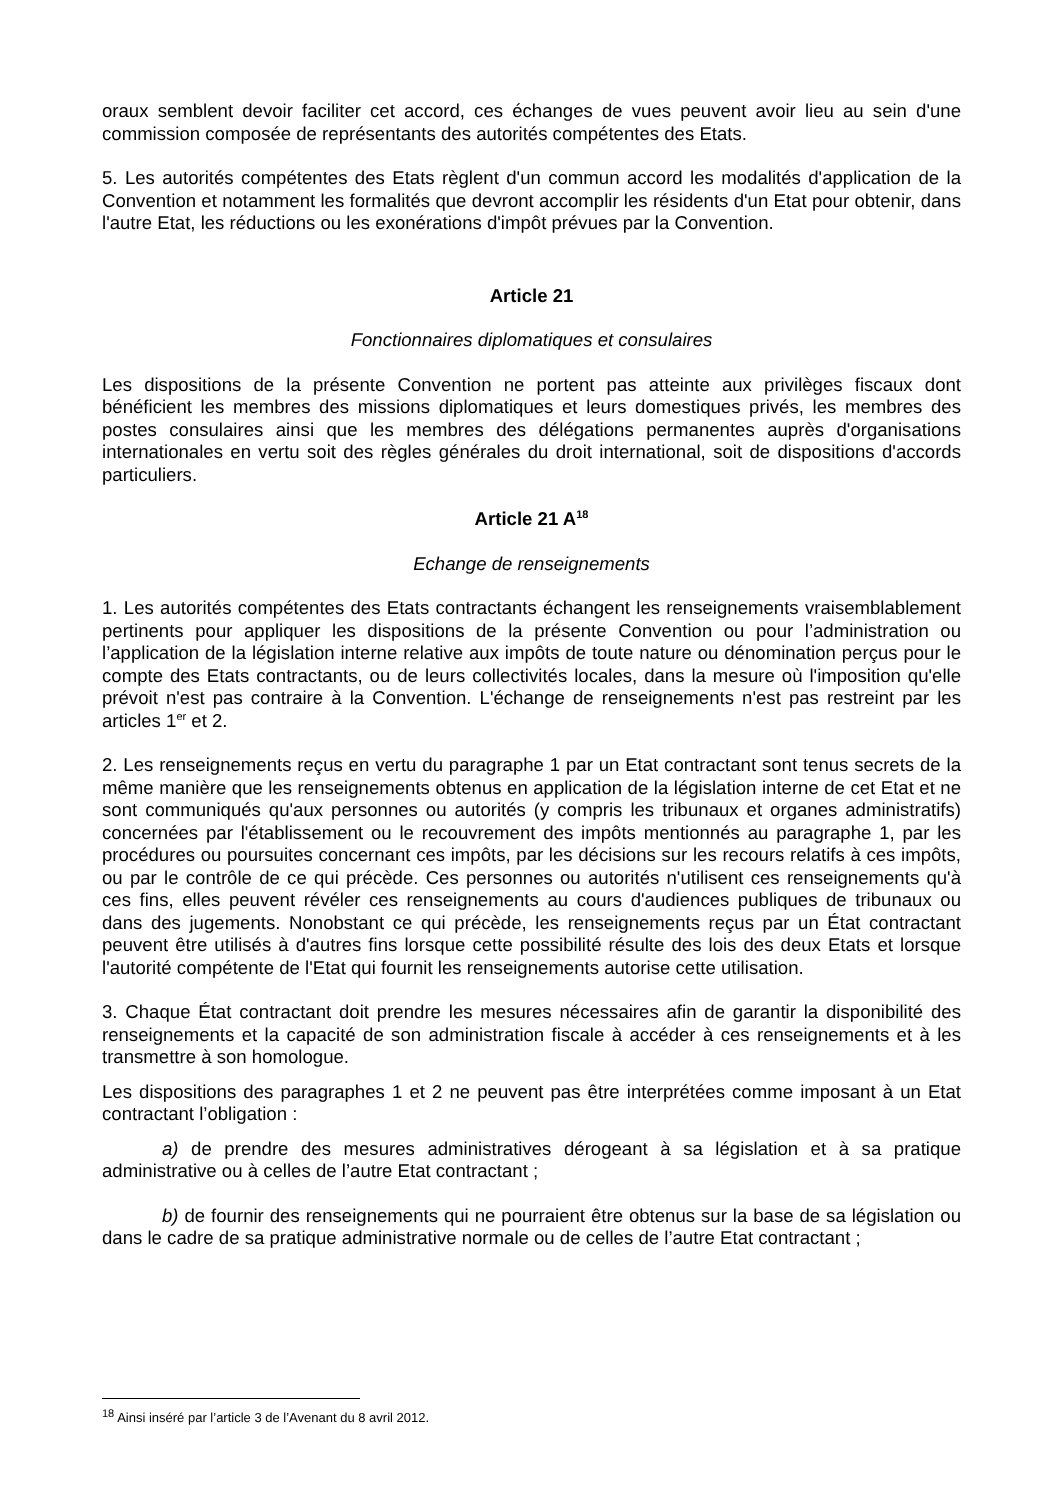oraux semblent devoir faciliter cet accord, ces échanges de vues peuvent avoir lieu au sein d'une commission composée de représentants des autorités compétentes des Etats.
5. Les autorités compétentes des Etats règlent d'un commun accord les modalités d'application de la Convention et notamment les formalités que devront accomplir les résidents d'un Etat pour obtenir, dans l'autre Etat, les réductions ou les exonérations d'impôt prévues par la Convention.
Article 21
Fonctionnaires diplomatiques et consulaires
Les dispositions de la présente Convention ne portent pas atteinte aux privilèges fiscaux dont bénéficient les membres des missions diplomatiques et leurs domestiques privés, les membres des postes consulaires ainsi que les membres des délégations permanentes auprès d'organisations internationales en vertu soit des règles générales du droit international, soit de dispositions d'accords particuliers.
Article 21 A<sup>18</sup>
Echange de renseignements
1. Les autorités compétentes des Etats contractants échangent les renseignements vraisemblablement pertinents pour appliquer les dispositions de la présente Convention ou pour l’administration ou l’application de la législation interne relative aux impôts de toute nature ou dénomination perçus pour le compte des Etats contractants, ou de leurs collectivités locales, dans la mesure où l'imposition qu'elle prévoit n'est pas contraire à la Convention. L'échange de renseignements n'est pas restreint par les articles 1<sup>er</sup> et 2.
2. Les renseignements reçus en vertu du paragraphe 1 par un Etat contractant sont tenus secrets de la même manière que les renseignements obtenus en application de la législation interne de cet Etat et ne sont communiqués qu'aux personnes ou autorités (y compris les tribunaux et organes administratifs) concernées par l'établissement ou le recouvrement des impôts mentionnés au paragraphe 1, par les procédures ou poursuites concernant ces impôts, par les décisions sur les recours relatifs à ces impôts, ou par le contrôle de ce qui précède. Ces personnes ou autorités n'utilisent ces renseignements qu'à ces fins, elles peuvent révéler ces renseignements au cours d'audiences publiques de tribunaux ou dans des jugements. Nonobstant ce qui précède, les renseignements reçus par un État contractant peuvent être utilisés à d'autres fins lorsque cette possibilité résulte des lois des deux Etats et lorsque l'autorité compétente de l'Etat qui fournit les renseignements autorise cette utilisation.
3. Chaque État contractant doit prendre les mesures nécessaires afin de garantir la disponibilité des renseignements et la capacité de son administration fiscale à accéder à ces renseignements et à les transmettre à son homologue.
Les dispositions des paragraphes 1 et 2 ne peuvent pas être interprétées comme imposant à un Etat contractant l’obligation :
a) de prendre des mesures administratives dérogeant à sa législation et à sa pratique administrative ou à celles de l’autre Etat contractant ;
b) de fournir des renseignements qui ne pourraient être obtenus sur la base de sa législation ou dans le cadre de sa pratique administrative normale ou de celles de l’autre Etat contractant ;
<sup>18</sup> Ainsi inséré par l’article 3 de l’Avenant du 8 avril 2012.